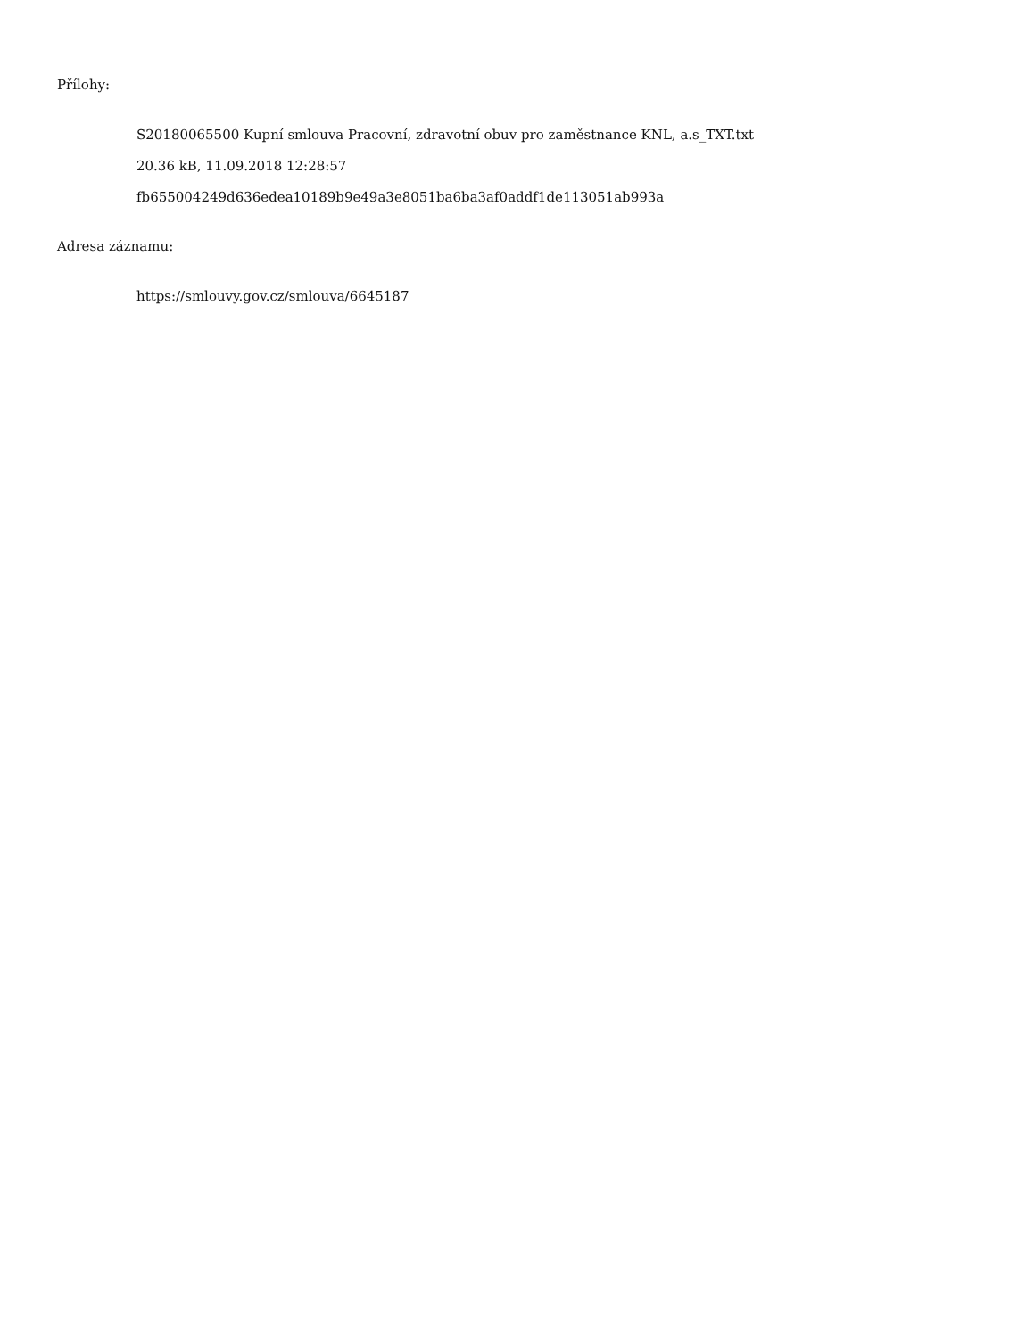Přílohy:
S20180065500 Kupní smlouva Pracovní, zdravotní obuv pro zaměstnance KNL, a.s_TXT.txt
20.36 kB, 11.09.2018 12:28:57
fb655004249d636edea10189b9e49a3e8051ba6ba3af0addf1de113051ab993a
Adresa záznamu:
https://smlouvy.gov.cz/smlouva/6645187